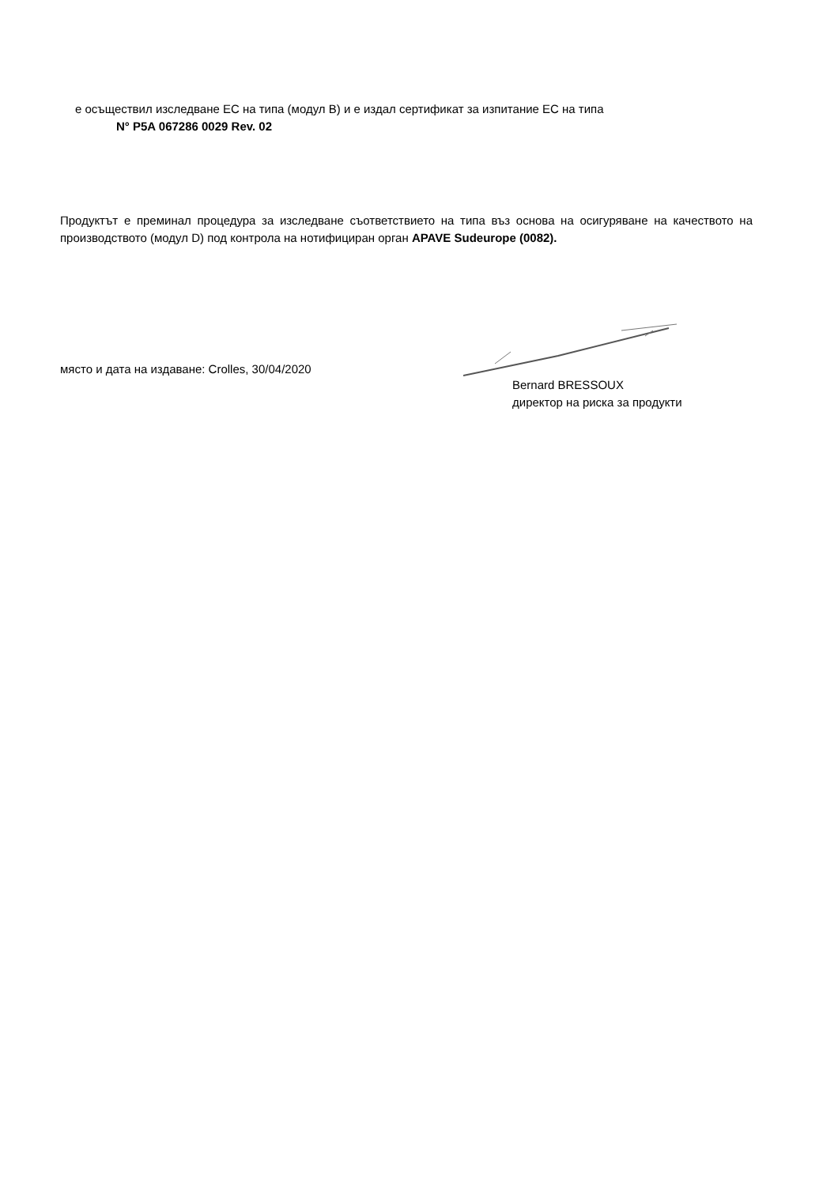е осъществил изследване ЕС на типа (модул В) и е издал сертификат за изпитание ЕС на типа
N° P5A 067286 0029 Rev. 02
Продуктът е преминал процедура за изследване съответствието на типа въз основа на осигуряване на качеството на производството (модул D) под контрола на нотифициран орган APAVE Sudeurope (0082).
място и дата на издаване: Crolles, 30/04/2020
Bernard BRESSOUX
директор на риска за продукти